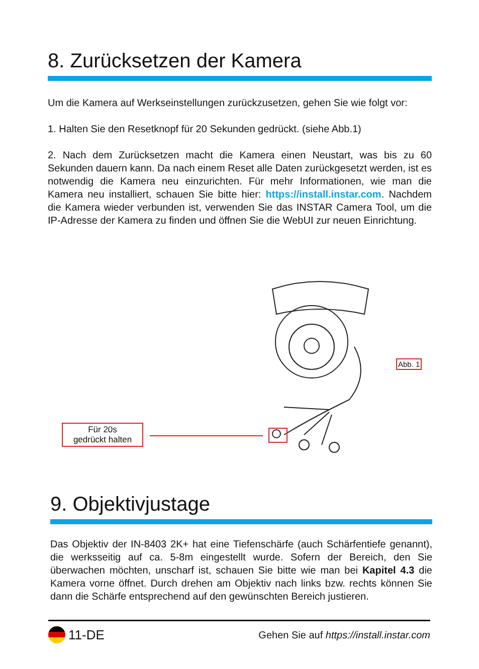8. Zurücksetzen der Kamera
Um die Kamera auf Werkseinstellungen zurückzusetzen, gehen Sie wie folgt vor:
1. Halten Sie den Resetknopf für 20 Sekunden gedrückt. (siehe Abb.1)
2. Nach dem Zurücksetzen macht die Kamera einen Neustart, was bis zu 60 Sekunden dauern kann. Da nach einem Reset alle Daten zurückgesetzt werden, ist es notwendig die Kamera neu einzurichten. Für mehr Informationen, wie man die Kamera neu installiert, schauen Sie bitte hier: https://install.instar.com. Nachdem die Kamera wieder verbunden ist, verwenden Sie das INSTAR Camera Tool, um die IP-Adresse der Kamera zu finden und öffnen Sie die WebUI zur neuen Einrichtung.
Für 20s
gedrückt halten
Abb. 1
9. Objektivjustage
Das Objektiv der IN-8403 2K+ hat eine Tiefenschärfe (auch Schärfentiefe genannt), die werksseitig auf ca. 5-8m eingestellt wurde. Sofern der Bereich, den Sie überwachen möchten, unscharf ist, schauen Sie bitte wie man bei Kapitel 4.3 die Kamera vorne öffnet. Durch drehen am Objektiv nach links bzw. rechts können Sie dann die Schärfe entsprechend auf den gewünschten Bereich justieren.
11-DE Gehen Sie auf https://install.instar.com